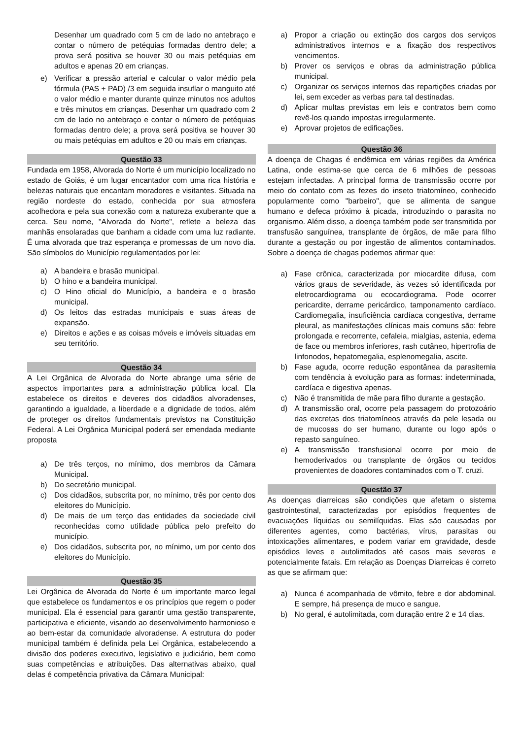Desenhar um quadrado com 5 cm de lado no antebraço e contar o número de petéquias formadas dentro dele; a prova será positiva se houver 30 ou mais petéquias em adultos e apenas 20 em crianças.
e) Verificar a pressão arterial e calcular o valor médio pela fórmula (PAS + PAD) /3 em seguida insuflar o manguito até o valor médio e manter durante quinze minutos nos adultos e três minutos em crianças. Desenhar um quadrado com 2 cm de lado no antebraço e contar o número de petéquias formadas dentro dele; a prova será positiva se houver 30 ou mais petéquias em adultos e 20 ou mais em crianças.
Questão 33
Fundada em 1958, Alvorada do Norte é um município localizado no estado de Goiás, é um lugar encantador com uma rica história e belezas naturais que encantam moradores e visitantes. Situada na região nordeste do estado, conhecida por sua atmosfera acolhedora e pela sua conexão com a natureza exuberante que a cerca. Seu nome, "Alvorada do Norte", reflete a beleza das manhãs ensolaradas que banham a cidade com uma luz radiante. É uma alvorada que traz esperança e promessas de um novo dia. São símbolos do Município regulamentados por lei:
a) A bandeira e brasão municipal.
b) O hino e a bandeira municipal.
c) O Hino oficial do Município, a bandeira e o brasão municipal.
d) Os leitos das estradas municipais e suas áreas de expansão.
e) Direitos e ações e as coisas móveis e imóveis situadas em seu território.
Questão 34
A Lei Orgânica de Alvorada do Norte abrange uma série de aspectos importantes para a administração pública local. Ela estabelece os direitos e deveres dos cidadãos alvoradenses, garantindo a igualdade, a liberdade e a dignidade de todos, além de proteger os direitos fundamentais previstos na Constituição Federal. A Lei Orgânica Municipal poderá ser emendada mediante proposta
a) De três terços, no mínimo, dos membros da Câmara Municipal.
b) Do secretário municipal.
c) Dos cidadãos, subscrita por, no mínimo, três por cento dos eleitores do Município.
d) De mais de um terço das entidades da sociedade civil reconhecidas como utilidade pública pelo prefeito do município.
e) Dos cidadãos, subscrita por, no mínimo, um por cento dos eleitores do Município.
Questão 35
Lei Orgânica de Alvorada do Norte é um importante marco legal que estabelece os fundamentos e os princípios que regem o poder municipal. Ela é essencial para garantir uma gestão transparente, participativa e eficiente, visando ao desenvolvimento harmonioso e ao bem-estar da comunidade alvoradense. A estrutura do poder municipal também é definida pela Lei Orgânica, estabelecendo a divisão dos poderes executivo, legislativo e judiciário, bem como suas competências e atribuições. Das alternativas abaixo, qual delas é competência privativa da Câmara Municipal:
a) Propor a criação ou extinção dos cargos dos serviços administrativos internos e a fixação dos respectivos vencimentos.
b) Prover os serviços e obras da administração pública municipal.
c) Organizar os serviços internos das repartições criadas por lei, sem exceder as verbas para tal destinadas.
d) Aplicar multas previstas em leis e contratos bem como revê-los quando impostas irregularmente.
e) Aprovar projetos de edificações.
Questão 36
A doença de Chagas é endêmica em várias regiões da América Latina, onde estima-se que cerca de 6 milhões de pessoas estejam infectadas. A principal forma de transmissão ocorre por meio do contato com as fezes do inseto triatomíneo, conhecido popularmente como "barbeiro", que se alimenta de sangue humano e defeca próximo à picada, introduzindo o parasita no organismo. Além disso, a doença também pode ser transmitida por transfusão sanguínea, transplante de órgãos, de mãe para filho durante a gestação ou por ingestão de alimentos contaminados. Sobre a doença de chagas podemos afirmar que:
a) Fase crônica, caracterizada por miocardite difusa, com vários graus de severidade, às vezes só identificada por eletrocardiograma ou ecocardiograma. Pode ocorrer pericardite, derrame pericárdico, tamponamento cardíaco. Cardiomegalia, insuficiência cardíaca congestiva, derrame pleural, as manifestações clínicas mais comuns são: febre prolongada e recorrente, cefaleia, mialgias, astenia, edema de face ou membros inferiores, rash cutâneo, hipertrofia de linfonodos, hepatomegalia, esplenomegalia, ascite.
b) Fase aguda, ocorre redução espontânea da parasitemia com tendência à evolução para as formas: indeterminada, cardíaca e digestiva apenas.
c) Não é transmitida de mãe para filho durante a gestação.
d) A transmissão oral, ocorre pela passagem do protozoário das excretas dos triatomíneos através da pele lesada ou de mucosas do ser humano, durante ou logo após o repasto sanguíneo.
e) A transmissão transfusional ocorre por meio de hemoderivados ou transplante de órgãos ou tecidos provenientes de doadores contaminados com o T. cruzi.
Questão 37
As doenças diarreicas são condições que afetam o sistema gastrointestinal, caracterizadas por episódios frequentes de evacuações líquidas ou semilíquidas. Elas são causadas por diferentes agentes, como bactérias, vírus, parasitas ou intoxicações alimentares, e podem variar em gravidade, desde episódios leves e autolimitados até casos mais severos e potencialmente fatais. Em relação as Doenças Diarreicas é correto as que se afirmam que:
a) Nunca é acompanhada de vômito, febre e dor abdominal. E sempre, há presença de muco e sangue.
b) No geral, é autolimitada, com duração entre 2 e 14 dias.